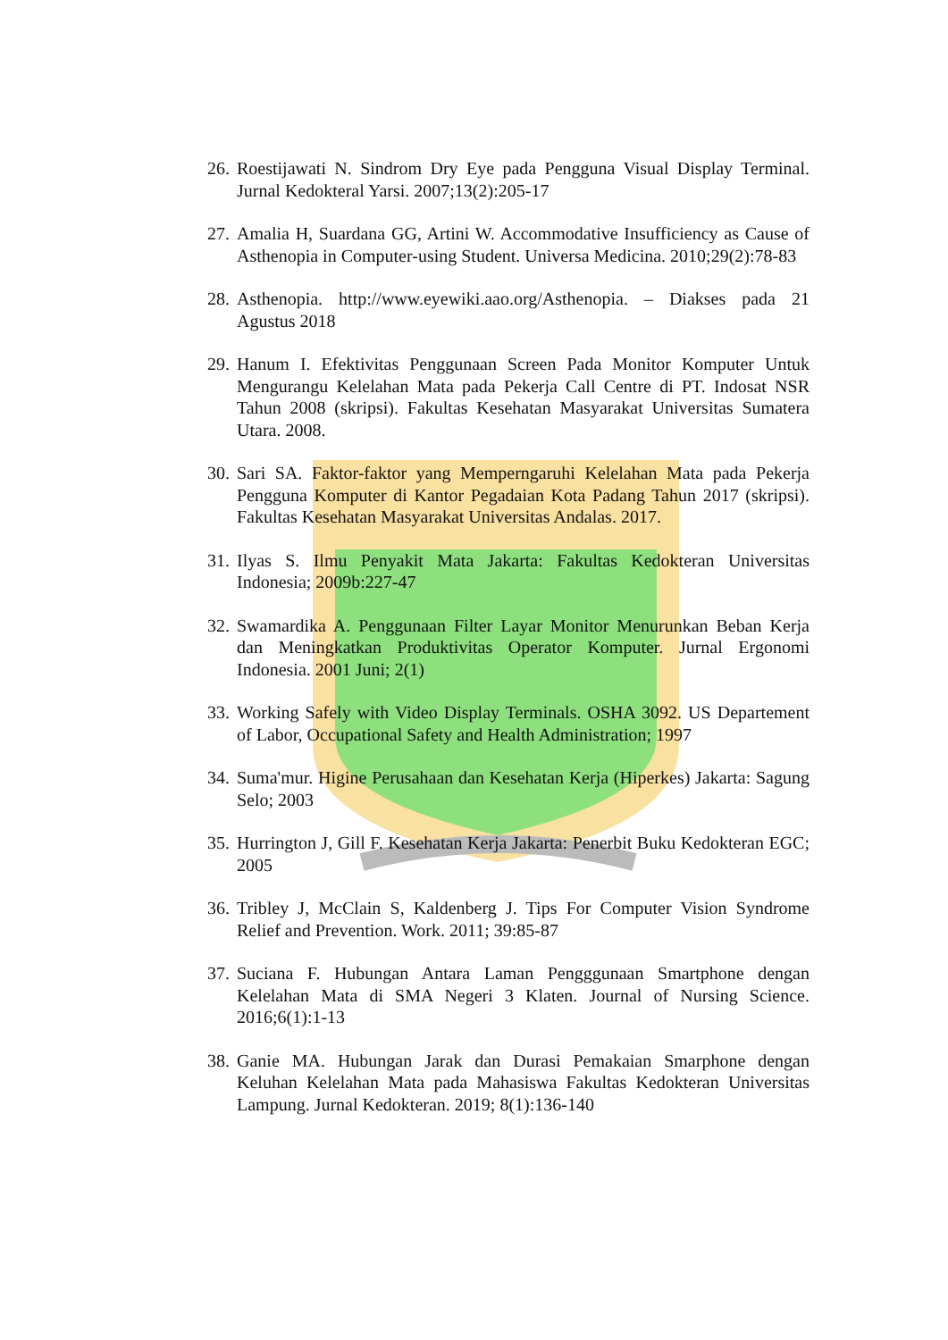26. Roestijawati N. Sindrom Dry Eye pada Pengguna Visual Display Terminal. Jurnal Kedokteral Yarsi. 2007;13(2):205-17
27. Amalia H, Suardana GG, Artini W. Accommodative Insufficiency as Cause of Asthenopia in Computer-using Student. Universa Medicina. 2010;29(2):78-83
28. Asthenopia. http://www.eyewiki.aao.org/Asthenopia. – Diakses pada 21 Agustus 2018
29. Hanum I. Efektivitas Penggunaan Screen Pada Monitor Komputer Untuk Mengurangu Kelelahan Mata pada Pekerja Call Centre di PT. Indosat NSR Tahun 2008 (skripsi). Fakultas Kesehatan Masyarakat Universitas Sumatera Utara. 2008.
30. Sari SA. Faktor-faktor yang Memperngaruhi Kelelahan Mata pada Pekerja Pengguna Komputer di Kantor Pegadaian Kota Padang Tahun 2017 (skripsi). Fakultas Kesehatan Masyarakat Universitas Andalas. 2017.
31. Ilyas S. Ilmu Penyakit Mata Jakarta: Fakultas Kedokteran Universitas Indonesia; 2009b:227-47
32. Swamardika A. Penggunaan Filter Layar Monitor Menurunkan Beban Kerja dan Meningkatkan Produktivitas Operator Komputer. Jurnal Ergonomi Indonesia. 2001 Juni; 2(1)
33. Working Safely with Video Display Terminals. OSHA 3092. US Departement of Labor, Occupational Safety and Health Administration; 1997
34. Suma'mur. Higine Perusahaan dan Kesehatan Kerja (Hiperkes) Jakarta: Sagung Selo; 2003
35. Hurrington J, Gill F. Kesehatan Kerja Jakarta: Penerbit Buku Kedokteran EGC; 2005
36. Tribley J, McClain S, Kaldenberg J. Tips For Computer Vision Syndrome Relief and Prevention. Work. 2011; 39:85-87
37. Suciana F. Hubungan Antara Laman Pengggunaan Smartphone dengan Kelelahan Mata di SMA Negeri 3 Klaten. Journal of Nursing Science. 2016;6(1):1-13
38. Ganie MA. Hubungan Jarak dan Durasi Pemakaian Smarphone dengan Keluhan Kelelahan Mata pada Mahasiswa Fakultas Kedokteran Universitas Lampung. Jurnal Kedokteran. 2019; 8(1):136-140